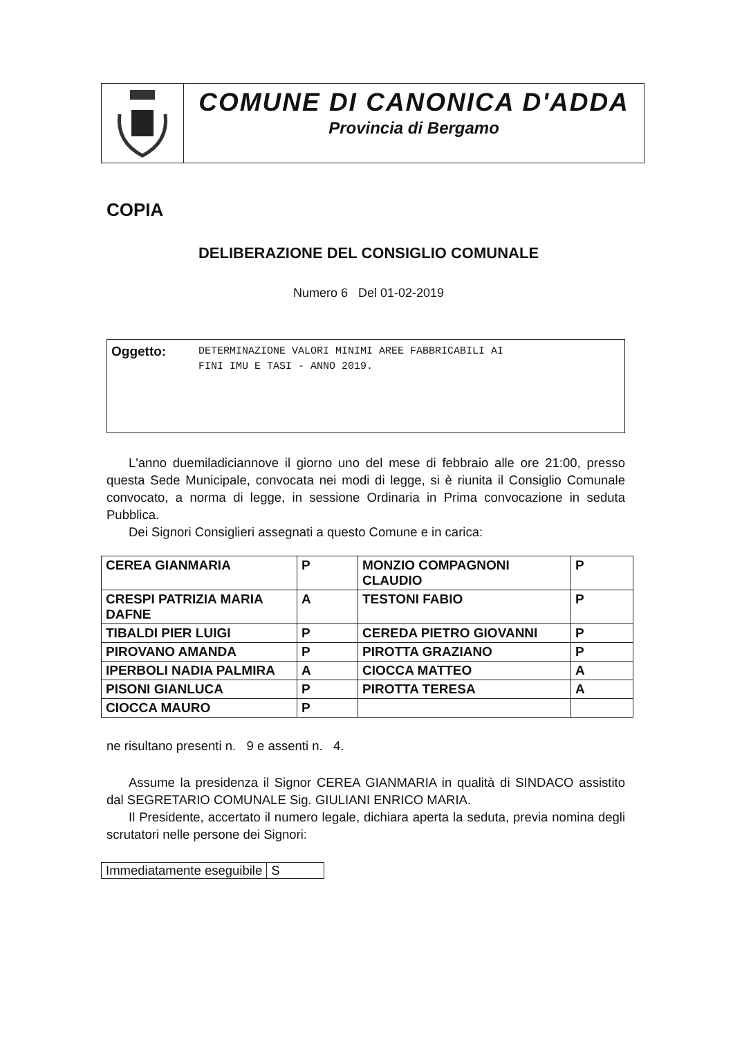COMUNE DI CANONICA D'ADDA
Provincia di Bergamo
COPIA
DELIBERAZIONE DEL CONSIGLIO COMUNALE
Numero 6 Del 01-02-2019
Oggetto: DETERMINAZIONE VALORI MINIMI AREE FABBRICABILI AI
FINI IMU E TASI - ANNO 2019.
L'anno duemiladiciannove il giorno uno del mese di febbraio alle ore 21:00, presso questa Sede Municipale, convocata nei modi di legge, si è riunita il Consiglio Comunale convocato, a norma di legge, in sessione Ordinaria in Prima convocazione in seduta Pubblica.
Dei Signori Consiglieri assegnati a questo Comune e in carica:
| CEREA GIANMARIA | P | MONZIO COMPAGNONI CLAUDIO | P |
| CRESPI PATRIZIA MARIA DAFNE | A | TESTONI FABIO | P |
| TIBALDI PIER LUIGI | P | CEREDA PIETRO GIOVANNI | P |
| PIROVANO AMANDA | P | PIROTTA GRAZIANO | P |
| IPERBOLI NADIA PALMIRA | A | CIOCCA MATTEO | A |
| PISONI GIANLUCA | P | PIROTTA TERESA | A |
| CIOCCA MAURO | P | | |
ne risultano presenti n. 9 e assenti n. 4.
Assume la presidenza il Signor CEREA GIANMARIA in qualità di SINDACO assistito dal SEGRETARIO COMUNALE Sig. GIULIANI ENRICO MARIA.
Il Presidente, accertato il numero legale, dichiara aperta la seduta, previa nomina degli scrutatori nelle persone dei Signori:
| Immediatamente eseguibile | S |